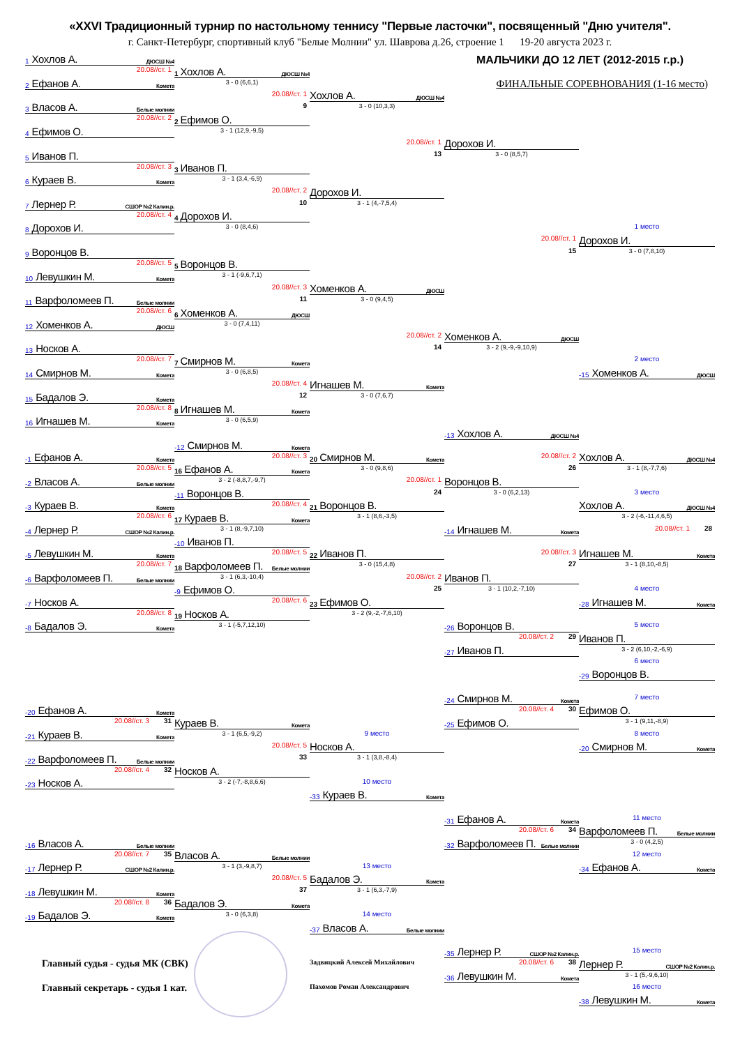«XXVI Традиционный турнир по настольному теннису "Первые ласточки", посвященный "Дню учителя".
г. Санкт-Петербург, спортивный клуб "Белые Молнии" ул. Шаврова д.26, строение 1 19-20 августа 2023 г.
МАЛЬЧИКИ ДО 12 ЛЕТ (2012-2015 г.р.)
1 Хохлов А. ДЮСШ №4
20.08//ст. 1
1 Хохлов А. ДЮСШ №4
ФИНАЛЬНЫЕ СОРЕВНОВАНИЯ (1-16 место)
2 Ефанов А. Комета
3 - 0 (6,6,1)
20.08//ст. 1
Хохлов А. ДЮСШ №4
3 Власов А. Белые молнии
9
3 - 0 (10,3,3)
20.08//ст. 2
2 Ефимов О.
4 Ефимов О.
3 - 1 (12,9,-9,5)
20.08//ст. 1
Дорохов И.
5 Иванов П.
13
3 - 0 (8,5,7)
20.08//ст. 3
3 Иванов П.
6 Кураев В. Комета
3 - 1 (3,4,-6,9)
20.08//ст. 2
Дорохов И.
7 Лернер Р. СШОР №2 Калин.р.
10
3 - 1 (4,-7,5,4)
20.08//ст. 4
4 Дорохов И.
8 Дорохов И.
3 - 0 (8,4,6)
1 место
20.08//ст. 1
Дорохов И.
9 Воронцов В.
15
3 - 0 (7,8,10)
20.08//ст. 5
5 Воронцов В.
10 Левушкин М. Комета
3 - 1 (-9,6,7,1)
20.08//ст. 3
Хоменков А. ДЮСШ
11 Варфоломеев П. Белые молнии
11
3 - 0 (9,4,5)
20.08//ст. 6
6 Хоменков А. ДЮСШ
12 Хоменков А. ДЮСШ
3 - 0 (7,4,11)
20.08//ст. 2
Хоменков А. ДЮСШ
13 Носков А.
14
3 - 2 (9,-9,-9,10,9)
20.08//ст. 7
7 Смирнов М. Комета
2 место
14 Смирнов М. Комета
3 - 0 (6,8,5)
-15 Хоменков А. ДЮСШ
20.08//ст. 4
Игнашев М. Комета
15 Бадалов Э. Комета
12
3 - 0 (7,6,7)
20.08//ст. 8
8 Игнашев М. Комета
16 Игнашев М. Комета
3 - 0 (6,5,9)
-13 Хохлов А. ДЮСШ №4
-12 Смирнов М. Комета
-1 Ефанов А. Комета
20.08//ст. 3
20 Смирнов М. Комета
20.08//ст. 2
Хохлов А. ДЮСШ №4
20.08//ст. 5
16 Ефанов А. Комета
3 - 0 (9,8,6)
26
3 - 1 (8,-7,7,6)
-2 Власов А. Белые молнии
3 - 2 (-8,8,7,-9,7)
20.08//ст. 1
Воронцов В.
-11 Воронцов В.
24
3 - 0 (6,2,13)
3 место
-3 Кураев В. Комета
20.08//ст. 4
21 Воронцов В.
Хохлов А. ДЮСШ №4
20.08//ст. 6
17 Кураев В. Комета
3 - 1 (8,6,-3,5)
3 - 2 (-6,-11,4,6,5)
-4 Лернер Р. СШОР №2 Калин.р.
3 - 1 (8,-9,7,10)
-14 Игнашев М. Комета
20.08//ст. 1 28
-10 Иванов П.
-5 Левушкин М. Комета
20.08//ст. 5
22 Иванов П.
20.08//ст. 3
Игнашев М. Комета
20.08//ст. 7
18 Варфоломеев П. Белые молнии
3 - 0 (15,4,8)
27
3 - 1 (8,10,-8,5)
-6 Варфоломеев П. Белые молнии
3 - 1 (6,3,-10,4)
20.08//ст. 2
Иванов П.
-9 Ефимов О.
25
3 - 1 (10,2,-7,10)
4 место
-7 Носков А.
20.08//ст. 6
23 Ефимов О.
-28 Игнашев М. Комета
20.08//ст. 8
19 Носков А.
3 - 2 (9,-2,-7,6,10)
-8 Бадалов Э. Комета
3 - 1 (-5,7,12,10)
-26 Воронцов В.
5 место
20.08//ст. 2 29
Иванов П.
-27 Иванов П.
3 - 2 (6,10,-2,-6,9)
6 место
-29 Воронцов В.
-24 Смирнов М. Комета
7 место
-20 Ефанов А. Комета
20.08//ст. 4 30
Ефимов О.
20.08//ст. 3 31
Кураев В. Комета
-25 Ефимов О.
3 - 1 (9,11,-8,9)
-21 Кураев В. Комета
3 - 1 (6,5,-9,2)
9 место
8 место
20.08//ст. 5
Носков А.
-20 Смирнов М. Комета
-22 Варфоломеев П. Белые молнии
33
3 - 1 (3,8,-8,4)
20.08//ст. 4 32
Носков А.
-23 Носков А.
3 - 2 (-7,-8,8,6,6)
10 место
-33 Кураев В. Комета
-31 Ефанов А. Комета
11 место
20.08//ст. 6 34
Варфоломеев П. Белые молнии
-16 Власов А. Белые молнии
-32 Варфоломеев П. Белые молнии
3 - 0 (4,2,5)
20.08//ст. 7 35
Власов А. Белые молнии
12 место
-17 Лернер Р. СШОР №2 Калин.р.
3 - 1 (3,-9,8,7)
13 место
-34 Ефанов А. Комета
20.08//ст. 5
Бадалов Э. Комета
-18 Левушкин М. Комета
37
3 - 1 (6,3,-7,9)
20.08//ст. 8 36
Бадалов Э. Комета
-19 Бадалов Э. Комета
3 - 0 (6,3,8)
14 место
-37 Власов А. Белые молнии
-35 Лернер Р. СШОР №2 Калин.р.
15 место
Главный судья - судья МК (СВК)
Задвицкий Алексей Михайлович
20.08//ст. 6 38
Лернер Р. СШОР №2 Калин.р.
-36 Левушкин М. Комета
3 - 1 (5,-9,6,10)
Главный секретарь - судья 1 кат.
Пахомов Роман Александрович
16 место
-38 Левушкин М. Комета